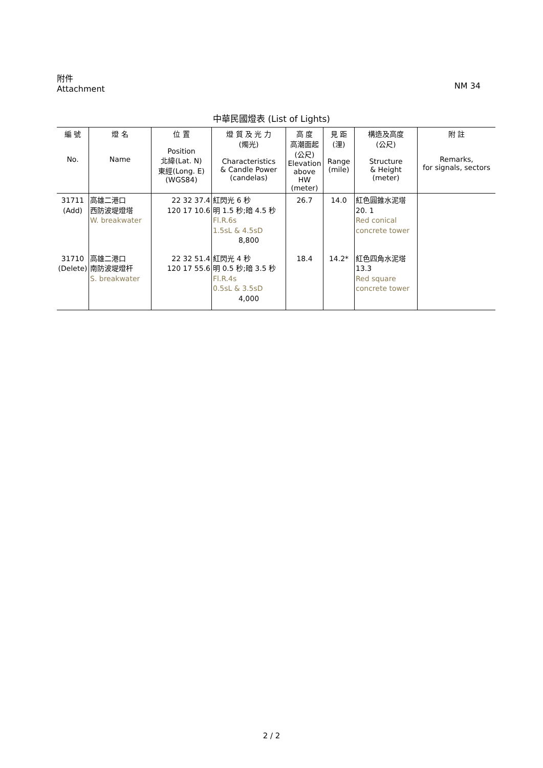NM 34 附件
Attachment
中華民國燈表 (List of Lights)
| 編 號 No. | 燈 名 Name | 位 置 Position 北緯(Lat. N) 東經(Long. E) (WGS84) | 燈 質 及 光 力 (燭光) Characteristics & Candle Power (candelas) | 高 度 高潮面起 (公尺) Elevation above HW (meter) | 見 距 (浬) Range (mile) | 構造及高度 (公尺) Structure & Height (meter) | 附 註 Remarks, for signals, sectors |
| --- | --- | --- | --- | --- | --- | --- | --- |
| 31711 (Add) | 高雄二港口 西防波堤燈塔 W. breakwater | 22 32 37.4 120 17 10.6 | 紅閃光 6 秒 明 1.5 秒;暗 4.5 秒 Fl.R.6s 1.5sL & 4.5sD 8,800 | 26.7 | 14.0 | 紅色圓錐水泥塔 20. 1 Red conical concrete tower | |
| 31710 (Delete) | 高雄二港口 南防波堤燈杆 S. breakwater | 22 32 51.4 120 17 55.6 | 紅閃光 4 秒 明 0.5 秒;暗 3.5 秒 Fl.R.4s 0.5sL & 3.5sD 4,000 | 18.4 | 14.2* | 紅色四角水泥塔 13.3 Red square concrete tower | |
2 / 2